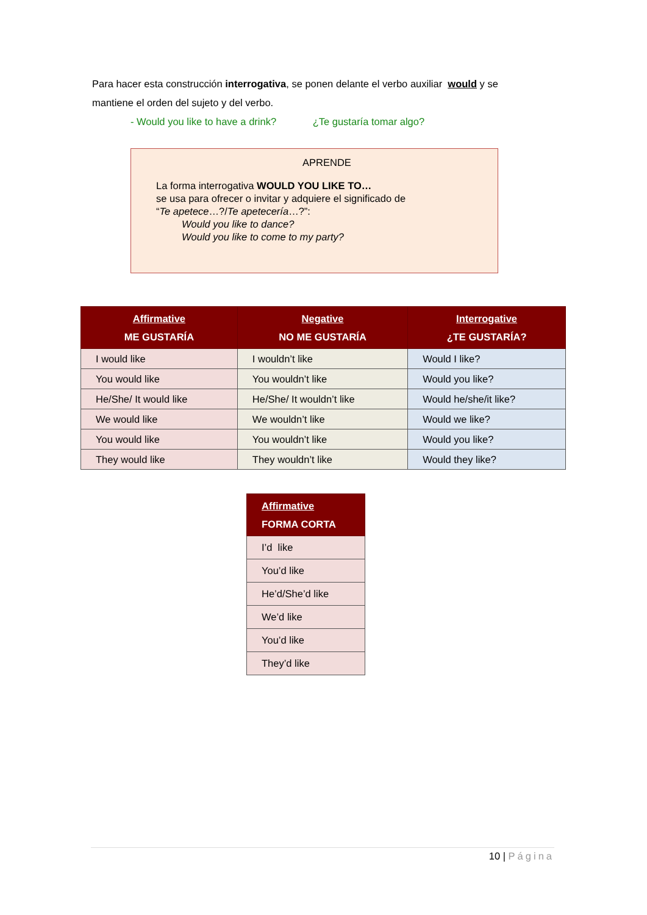Para hacer esta construcción interrogativa, se ponen delante el verbo auxiliar would y se mantiene el orden del sujeto y del verbo.
- Would you like to have a drink? ¿Te gustaría tomar algo?
APRENDE
La forma interrogativa WOULD YOU LIKE TO…
se usa para ofrecer o invitar y adquiere el significado de
“Te apetece…?/Te apetecería…?”:
Would you like to dance?
Would you like to come to my party?
| Affirmative ME GUSTARÍA | Negative NO ME GUSTARÍA | Interrogative ¿TE GUSTARÍA? |
| --- | --- | --- |
| I would like | I wouldn’t like | Would I like? |
| You would like | You wouldn’t like | Would you like? |
| He/She/ It would like | He/She/ It wouldn’t like | Would he/she/it like? |
| We would like | We wouldn’t like | Would we like? |
| You would like | You wouldn’t like | Would you like? |
| They would like | They wouldn’t like | Would they like? |
| Affirmative FORMA CORTA |
| --- |
| I’d like |
| You’d like |
| He’d/She’d like |
| We’d like |
| You’d like |
| They’d like |
10 | Página